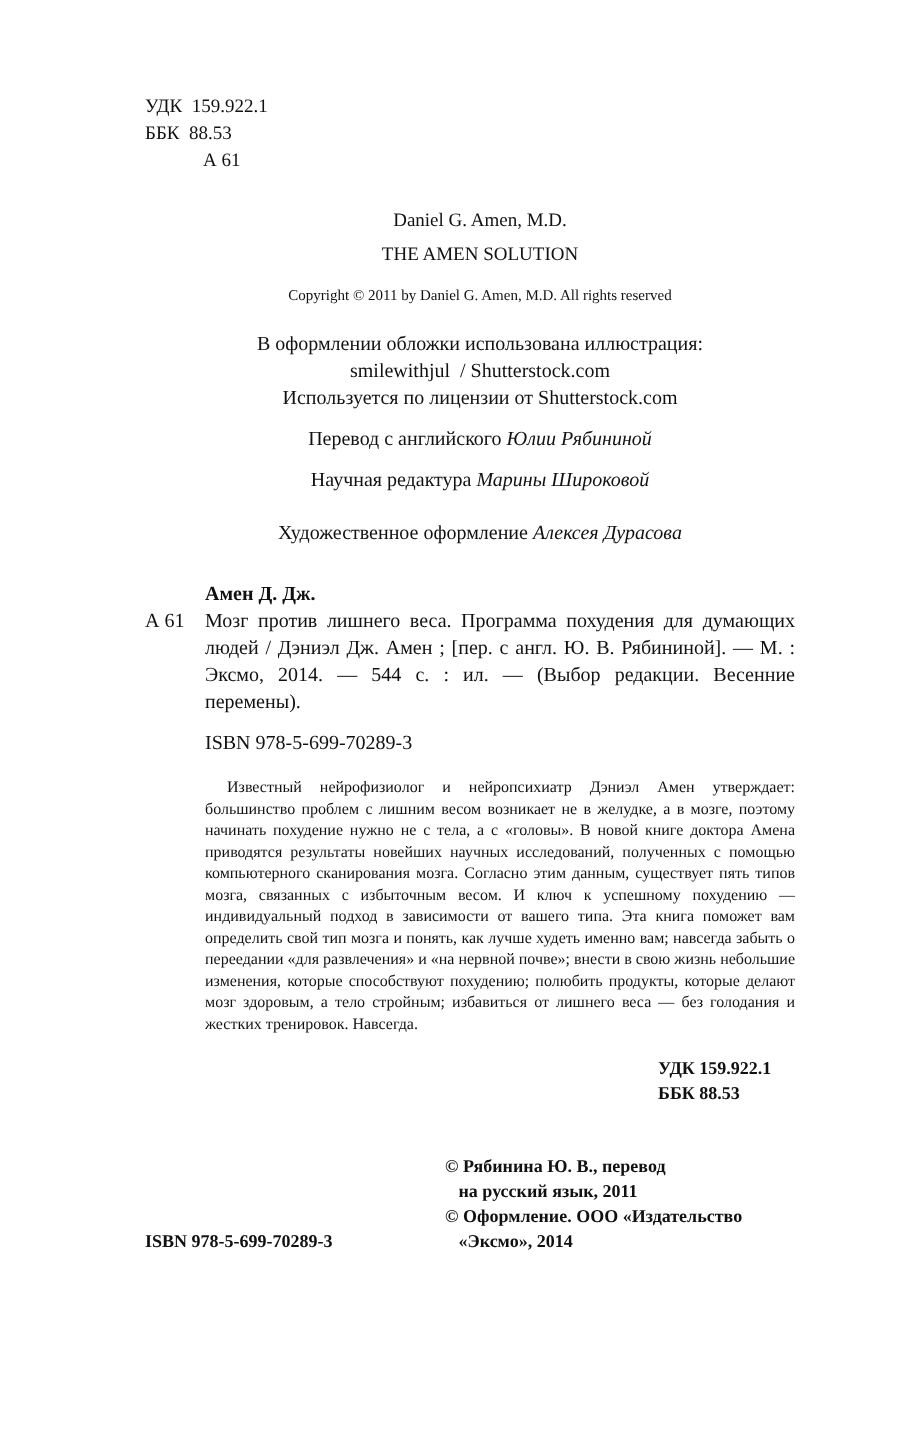УДК 159.922.1
ББК 88.53
А 61
Daniel G. Amen, M.D.
THE AMEN SOLUTION
Copyright © 2011 by Daniel G. Amen, M.D. All rights reserved
В оформлении обложки использована иллюстрация:
smilewithjul / Shutterstock.com
Используется по лицензии от Shutterstock.com
Перевод с английского Юлии Рябининой
Научная редактура Марины Широковой
Художественное оформление Алексея Дурасова
Амен Д. Дж.
А 61 Мозг против лишнего веса. Программа похудения для думающих людей / Дэниэл Дж. Амен ; [пер. с англ. Ю. В. Рябининой]. — М. : Эксмо, 2014. — 544 с. : ил. — (Выбор редакции. Весенние перемены).
ISBN 978-5-699-70289-3
Известный нейрофизиолог и нейропсихиатр Дэниэл Амен утверждает: большинство проблем с лишним весом возникает не в желудке, а в мозге, поэтому начинать похудение нужно не с тела, а с «головы». В новой книге доктора Амена приводятся результаты новейших научных исследований, полученных с помощью компьютерного сканирования мозга. Согласно этим данным, существует пять типов мозга, связанных с избыточным весом. И ключ к успешному похудению — индивидуальный подход в зависимости от вашего типа. Эта книга поможет вам определить свой тип мозга и понять, как лучше худеть именно вам; навсегда забыть о переедании «для развлечения» и «на нервной почве»; внести в свою жизнь небольшие изменения, которые способствуют похудению; полюбить продукты, которые делают мозг здоровым, а тело стройным; избавиться от лишнего веса — без голодания и жестких тренировок. Навсегда.
УДК 159.922.1
ББК 88.53
ISBN 978-5-699-70289-3
© Рябинина Ю. В., перевод
на русский язык, 2011
© Оформление. ООО «Издательство
«Эксмо», 2014